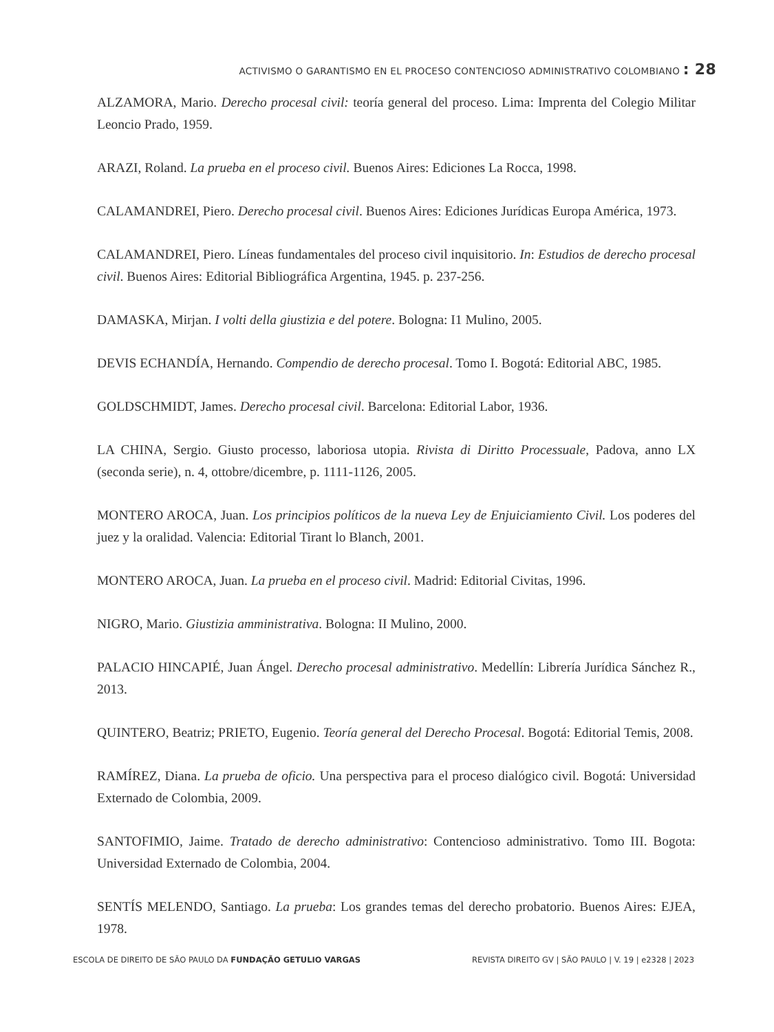ACTIVISMO O GARANTISMO EN EL PROCESO CONTENCIOSO ADMINISTRATIVO COLOMBIANO : 28
ALZAMORA, Mario. Derecho procesal civil: teoría general del proceso. Lima: Imprenta del Colegio Militar Leoncio Prado, 1959.
ARAZI, Roland. La prueba en el proceso civil. Buenos Aires: Ediciones La Rocca, 1998.
CALAMANDREI, Piero. Derecho procesal civil. Buenos Aires: Ediciones Jurídicas Europa América, 1973.
CALAMANDREI, Piero. Líneas fundamentales del proceso civil inquisitorio. In: Estudios de derecho procesal civil. Buenos Aires: Editorial Bibliográfica Argentina, 1945. p. 237-256.
DAMASKA, Mirjan. I volti della giustizia e del potere. Bologna: I1 Mulino, 2005.
DEVIS ECHANDÍA, Hernando. Compendio de derecho procesal. Tomo I. Bogotá: Editorial ABC, 1985.
GOLDSCHMIDT, James. Derecho procesal civil. Barcelona: Editorial Labor, 1936.
LA CHINA, Sergio. Giusto processo, laboriosa utopia. Rivista di Diritto Processuale, Padova, anno LX (seconda serie), n. 4, ottobre/dicembre, p. 1111-1126, 2005.
MONTERO AROCA, Juan. Los principios políticos de la nueva Ley de Enjuiciamiento Civil. Los poderes del juez y la oralidad. Valencia: Editorial Tirant lo Blanch, 2001.
MONTERO AROCA, Juan. La prueba en el proceso civil. Madrid: Editorial Civitas, 1996.
NIGRO, Mario. Giustizia amministrativa. Bologna: II Mulino, 2000.
PALACIO HINCAPIÉ, Juan Ángel. Derecho procesal administrativo. Medellín: Librería Jurídica Sánchez R., 2013.
QUINTERO, Beatriz; PRIETO, Eugenio. Teoría general del Derecho Procesal. Bogotá: Editorial Temis, 2008.
RAMÍREZ, Diana. La prueba de oficio. Una perspectiva para el proceso dialógico civil. Bogotá: Universidad Externado de Colombia, 2009.
SANTOFIMIO, Jaime. Tratado de derecho administrativo: Contencioso administrativo. Tomo III. Bogota: Universidad Externado de Colombia, 2004.
SENTÍS MELENDO, Santiago. La prueba: Los grandes temas del derecho probatorio. Buenos Aires: EJEA, 1978.
ESCOLA DE DIREITO DE SÃO PAULO DA FUNDAÇÃO GETULIO VARGAS REVISTA DIREITO GV | SÃO PAULO | V. 19 | e2328 | 2023